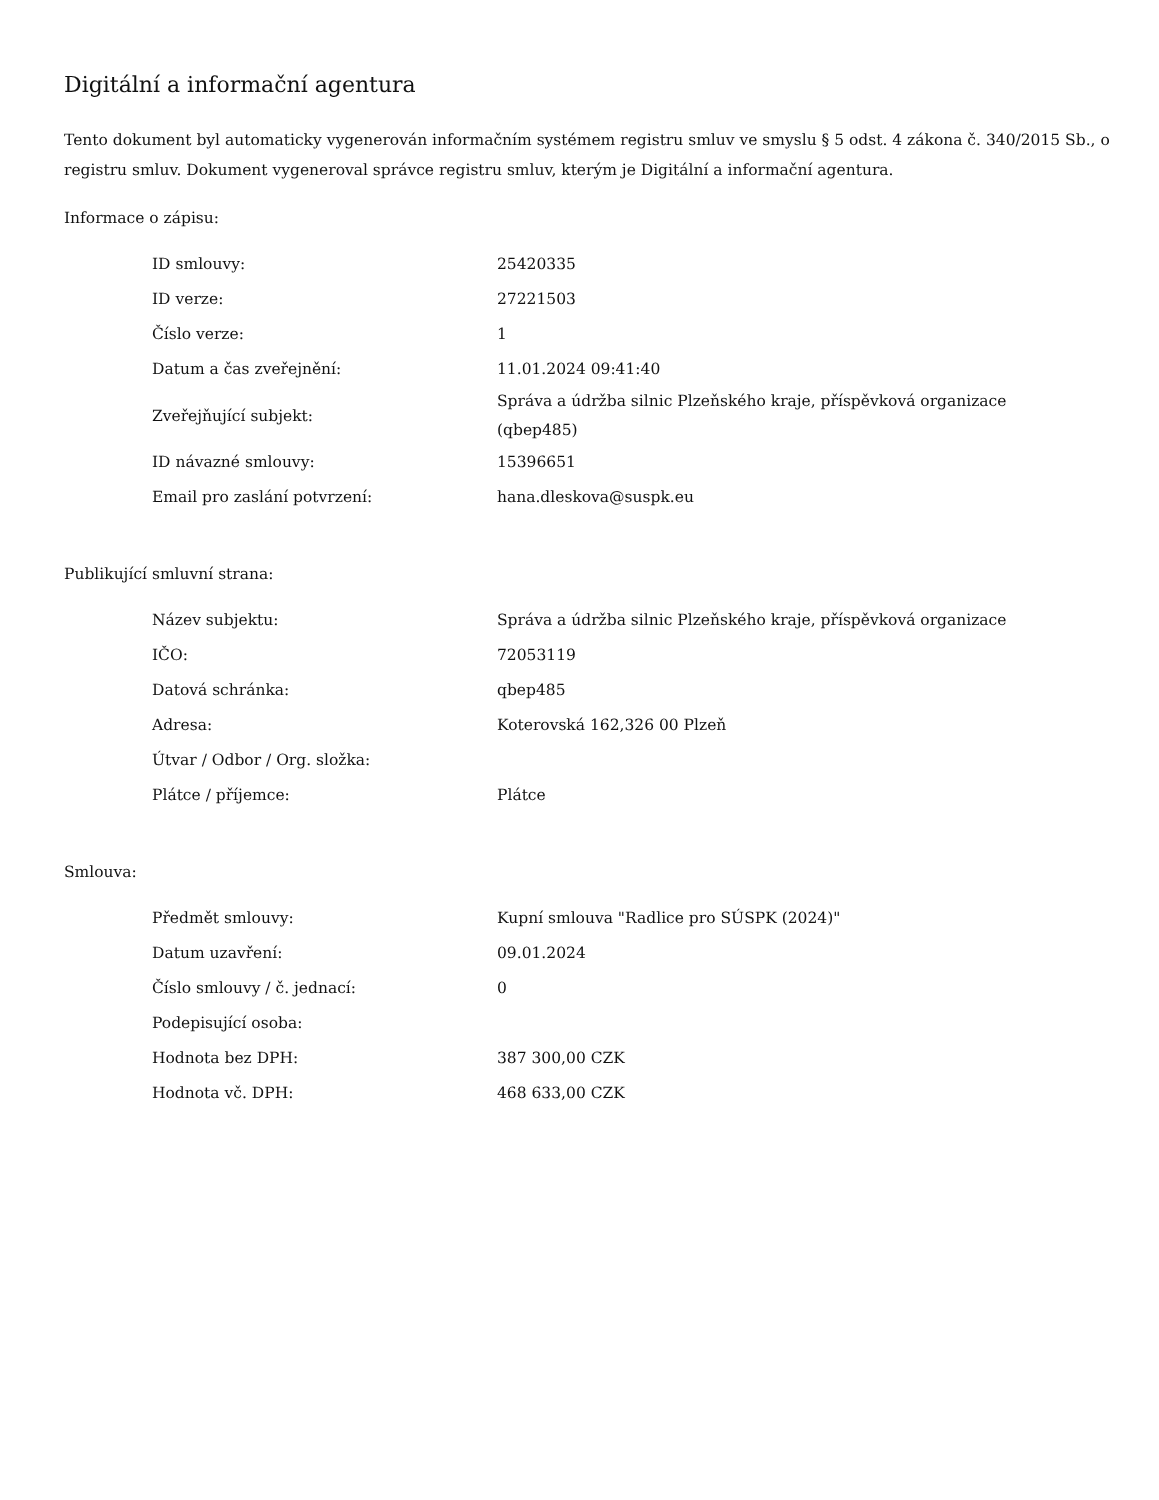Digitální a informační agentura
Tento dokument byl automaticky vygenerován informačním systémem registru smluv ve smyslu § 5 odst. 4 zákona č. 340/2015 Sb., o registru smluv. Dokument vygeneroval správce registru smluv, kterým je Digitální a informační agentura.
Informace o zápisu:
| ID smlouvy: | 25420335 |
| ID verze: | 27221503 |
| Číslo verze: | 1 |
| Datum a čas zveřejnění: | 11.01.2024 09:41:40 |
| Zveřejňující subjekt: | Správa a údržba silnic Plzeňského kraje, příspěvková organizace (qbep485) |
| ID návazné smlouvy: | 15396651 |
| Email pro zaslání potvrzení: | hana.dleskova@suspk.eu |
Publikující smluvní strana:
| Název subjektu: | Správa a údržba silnic Plzeňského kraje, příspěvková organizace |
| IČO: | 72053119 |
| Datová schránka: | qbep485 |
| Adresa: | Koterovská 162,326 00 Plzeň |
| Útvar / Odbor / Org. složka: | |
| Plátce / příjemce: | Plátce |
Smlouva:
| Předmět smlouvy: | Kupní smlouva "Radlice pro SÚSPK (2024)" |
| Datum uzavření: | 09.01.2024 |
| Číslo smlouvy / č. jednací: | 0 |
| Podepisující osoba: | |
| Hodnota bez DPH: | 387 300,00 CZK |
| Hodnota vč. DPH: | 468 633,00 CZK |